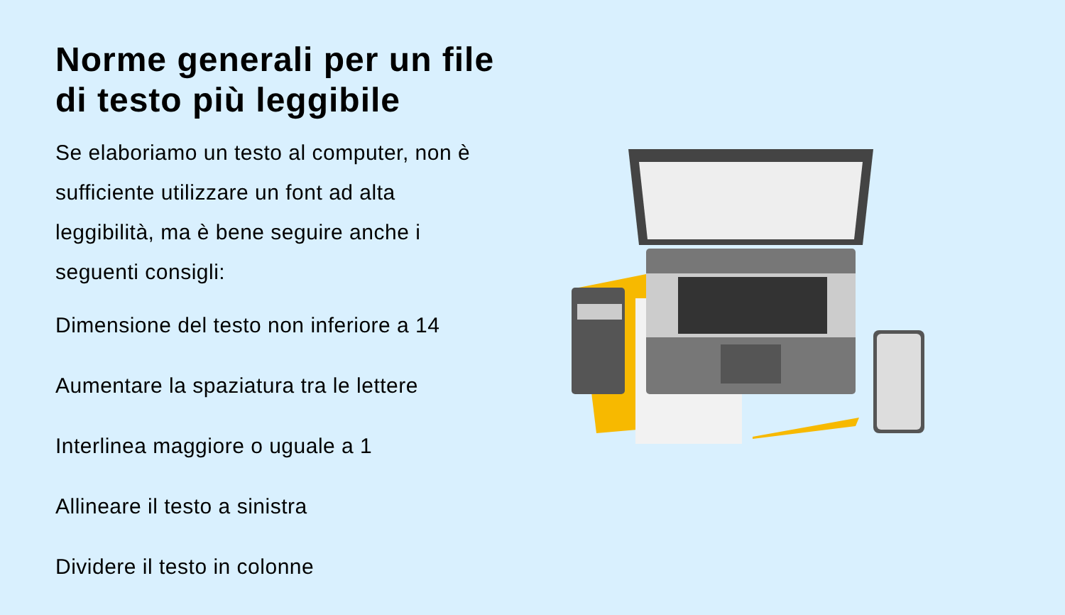Norme generali per un file di testo più leggibile
Se elaboriamo un testo al computer, non è sufficiente utilizzare un font ad alta leggibilità, ma è bene seguire anche i seguenti consigli:
Dimensione del testo non inferiore a 14
Aumentare la spaziatura tra le lettere
Interlinea maggiore o uguale a 1
Allineare il testo a sinistra
Dividere il testo in colonne